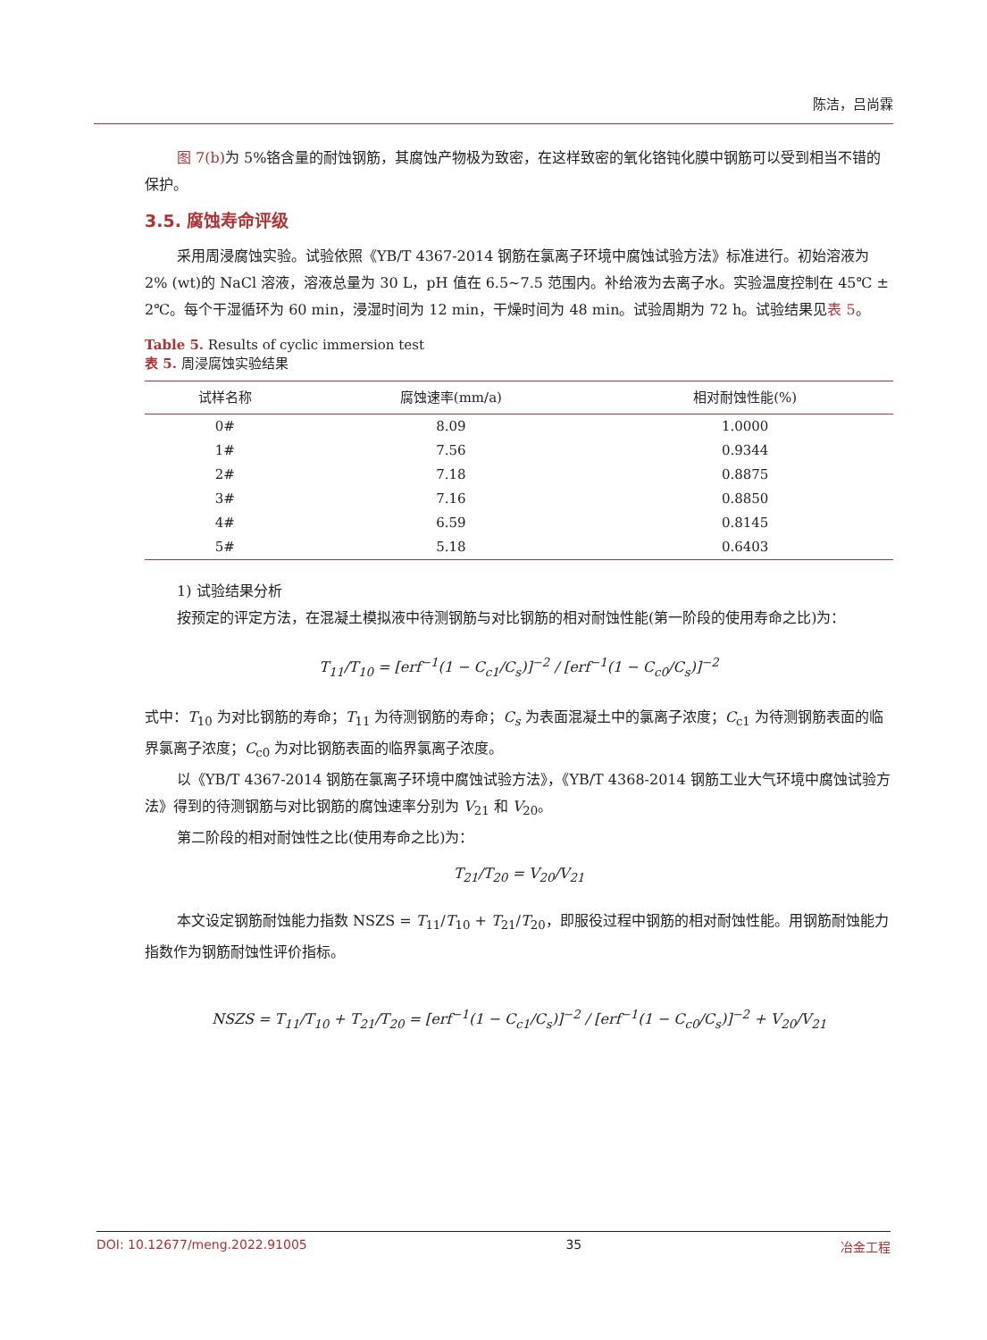陈洁，吕尚霖
图 7(b) 为 5%铬含量的耐蚀钢筋，其腐蚀产物极为致密，在这样致密的氧化铬钝化膜中钢筋可以受到相当不错的保护。
3.5. 腐蚀寿命评级
采用周浸腐蚀实验。试验依照《YB/T 4367-2014 钢筋在氯离子环境中腐蚀试验方法》标准进行。初始溶液为 2% (wt)的 NaCl 溶液，溶液总量为 30 L，pH 值在 6.5~7.5 范围内。补给液为去离子水。实验温度控制在 45℃ ± 2℃。每个干湿循环为 60 min，浸湿时间为 12 min，干燥时间为 48 min。试验周期为 72 h。试验结果见表 5。
Table 5. Results of cyclic immersion test
表 5. 周浸腐蚀实验结果
| 试样名称 | 腐蚀速率(mm/a) | 相对耐蚀性能(%) |
| --- | --- | --- |
| 0# | 8.09 | 1.0000 |
| 1# | 7.56 | 0.9344 |
| 2# | 7.18 | 0.8875 |
| 3# | 7.16 | 0.8850 |
| 4# | 6.59 | 0.8145 |
| 5# | 5.18 | 0.6403 |
1) 试验结果分析
按预定的评定方法，在混凝土模拟液中待测钢筋与对比钢筋的相对耐蚀性能(第一阶段的使用寿命之比)为：
T<sub>11</sub>/T<sub>10</sub> = [erf<sup>−1</sup>(1 − C<sub>c1</sub>/C<sub>s</sub>)]<sup>−2</sup> / [erf<sup>−1</sup>(1 − C<sub>c0</sub>/C<sub>s</sub>)]<sup>−2</sup>
式中：T<sub>10</sub> 为对比钢筋的寿命；T<sub>11</sub> 为待测钢筋的寿命；C<sub>s</sub> 为表面混凝土中的氯离子浓度；C<sub>c1</sub> 为待测钢筋表面的临界氯离子浓度；C<sub>c0</sub> 为对比钢筋表面的临界氯离子浓度。
以《YB/T 4367-2014 钢筋在氯离子环境中腐蚀试验方法》，《YB/T 4368-2014 钢筋工业大气环境中腐蚀试验方法》得到的待测钢筋与对比钢筋的腐蚀速率分别为 V<sub>21</sub> 和 V<sub>20</sub>。
第二阶段的相对耐蚀性之比(使用寿命之比)为：
T<sub>21</sub>/T<sub>20</sub> = V<sub>20</sub>/V<sub>21</sub>
本文设定钢筋耐蚀能力指数 NSZS = T<sub>11</sub>/T<sub>10</sub> + T<sub>21</sub>/T<sub>20</sub>，即服役过程中钢筋的相对耐蚀性能。用钢筋耐蚀能力指数作为钢筋耐蚀性评价指标。
NSZS = T<sub>11</sub>/T<sub>10</sub> + T<sub>21</sub>/T<sub>20</sub> = [erf<sup>−1</sup>(1 − C<sub>c1</sub>/C<sub>s</sub>)]<sup>−2</sup> / [erf<sup>−1</sup>(1 − C<sub>c0</sub>/C<sub>s</sub>)]<sup>−2</sup> + V<sub>20</sub>/V<sub>21</sub>
DOI: 10.12677/meng.2022.91005 35 冶金工程